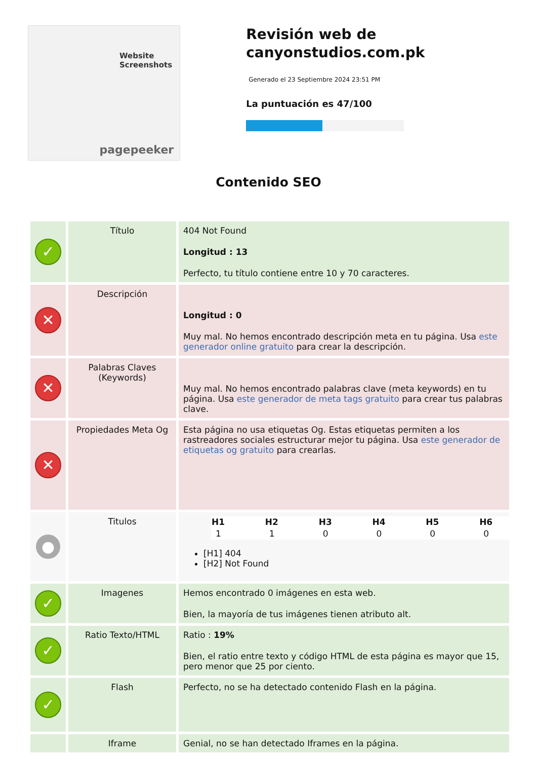Website Screenshots
pagepeeker
Revisión web de canyonstudios.com.pk
Generado el 23 Septiembre 2024 23:51 PM
La puntuación es 47/100
Contenido SEO
| ✓ | Título | 404 Not Found Longitud : 13 Perfecto, tu título contiene entre 10 y 70 caracteres. |
| ✕ | Descripción | Longitud : 0 Muy mal. No hemos encontrado descripción meta en tu página. Usa este generador online gratuito para crear la descripción. |
| ✕ | Palabras Claves (Keywords) | Muy mal. No hemos encontrado palabras clave (meta keywords) en tu página. Usa este generador de meta tags gratuito para crear tus palabras clave. |
| ✕ | Propiedades Meta Og | Esta página no usa etiquetas Og. Estas etiquetas permiten a los rastreadores sociales estructurar mejor tu página. Usa este generador de etiquetas og gratuito para crearlas. |
| ● | Titulos | / H1 / H2 / H3 / H4 / H5 / H6 / / --- / --- / --- / --- / --- / --- / / 1 / 1 / 0 / 0 / 0 / 0 / [H1] 404 [H2] Not Found |
| ✓ | Imagenes | Hemos encontrado 0 imágenes en esta web. Bien, la mayoría de tus imágenes tienen atributo alt. |
| ✓ | Ratio Texto/HTML | Ratio : 19% Bien, el ratio entre texto y código HTML de esta página es mayor que 15, pero menor que 25 por ciento. |
| ✓ | Flash | Perfecto, no se ha detectado contenido Flash en la página. |
| | Iframe | Genial, no se han detectado Iframes en la página. |